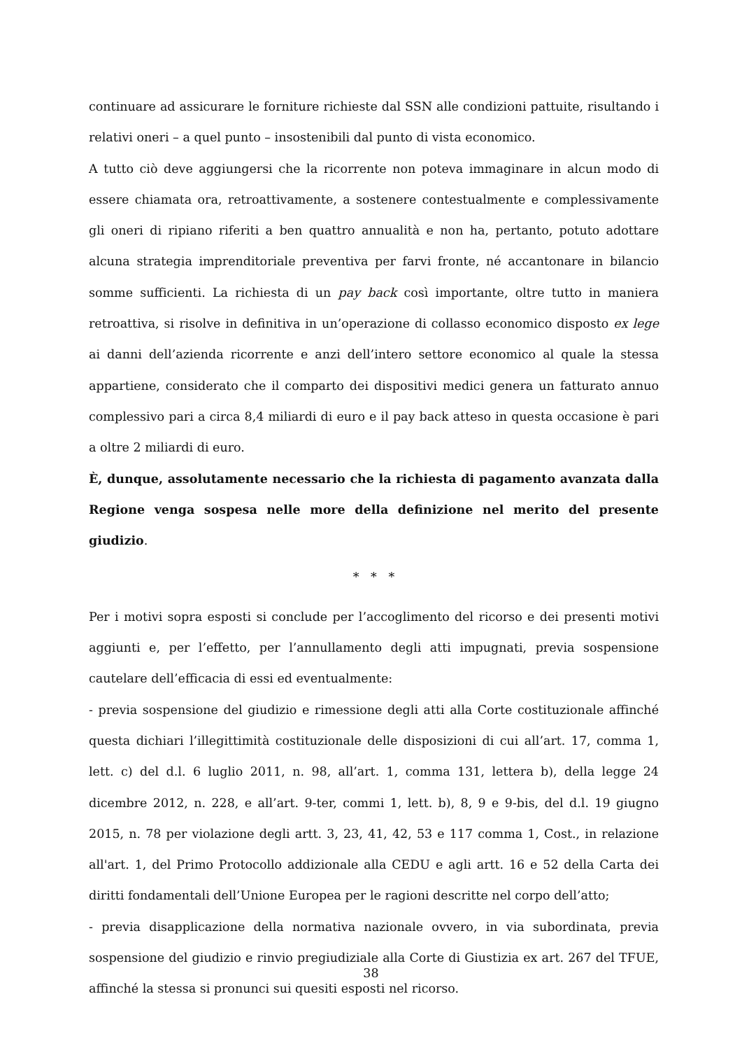continuare ad assicurare le forniture richieste dal SSN alle condizioni pattuite, risultando i relativi oneri – a quel punto – insostenibili dal punto di vista economico.
A tutto ciò deve aggiungersi che la ricorrente non poteva immaginare in alcun modo di essere chiamata ora, retroattivamente, a sostenere contestualmente e complessivamente gli oneri di ripiano riferiti a ben quattro annualità e non ha, pertanto, potuto adottare alcuna strategia imprenditoriale preventiva per farvi fronte, né accantonare in bilancio somme sufficienti. La richiesta di un pay back così importante, oltre tutto in maniera retroattiva, si risolve in definitiva in un’operazione di collasso economico disposto ex lege ai danni dell’azienda ricorrente e anzi dell’intero settore economico al quale la stessa appartiene, considerato che il comparto dei dispositivi medici genera un fatturato annuo complessivo pari a circa 8,4 miliardi di euro e il pay back atteso in questa occasione è pari a oltre 2 miliardi di euro.
È, dunque, assolutamente necessario che la richiesta di pagamento avanzata dalla Regione venga sospesa nelle more della definizione nel merito del presente giudizio.
* * *
Per i motivi sopra esposti si conclude per l’accoglimento del ricorso e dei presenti motivi aggiunti e, per l’effetto, per l’annullamento degli atti impugnati, previa sospensione cautelare dell’efficacia di essi ed eventualmente:
- previa sospensione del giudizio e rimessione degli atti alla Corte costituzionale affinché questa dichiari l’illegittimità costituzionale delle disposizioni di cui all’art. 17, comma 1, lett. c) del d.l. 6 luglio 2011, n. 98, all’art. 1, comma 131, lettera b), della legge 24 dicembre 2012, n. 228, e all’art. 9-ter, commi 1, lett. b), 8, 9 e 9-bis, del d.l. 19 giugno 2015, n. 78 per violazione degli artt. 3, 23, 41, 42, 53 e 117 comma 1, Cost., in relazione all'art. 1, del Primo Protocollo addizionale alla CEDU e agli artt. 16 e 52 della Carta dei diritti fondamentali dell’Unione Europea per le ragioni descritte nel corpo dell’atto;
- previa disapplicazione della normativa nazionale ovvero, in via subordinata, previa sospensione del giudizio e rinvio pregiudiziale alla Corte di Giustizia ex art. 267 del TFUE, affinché la stessa si pronunci sui quesiti esposti nel ricorso.
38